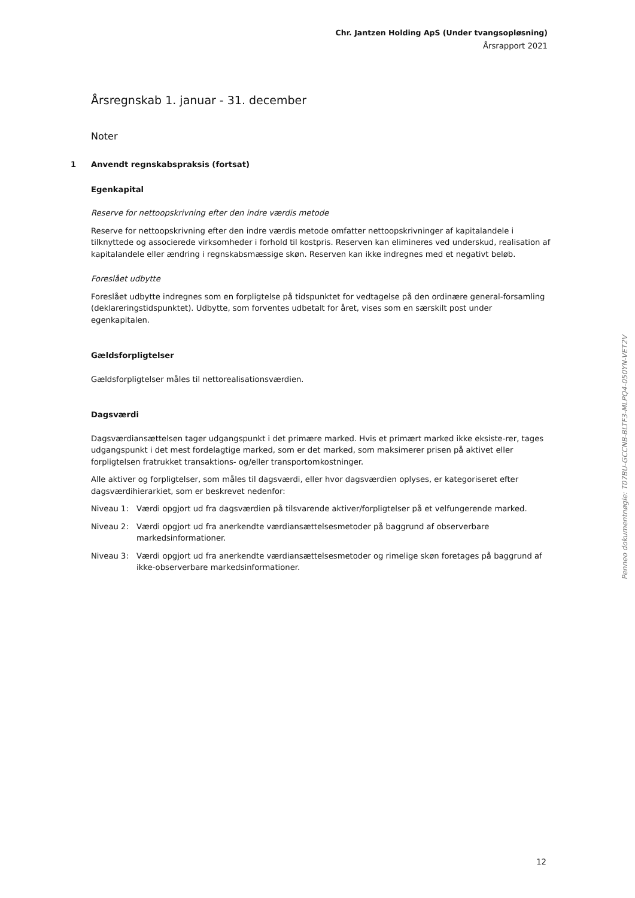Chr. Jantzen Holding ApS (Under tvangsopløsning)
Årsrapport 2021
Årsregnskab 1. januar - 31. december
Noter
1 Anvendt regnskabspraksis (fortsat)
Egenkapital
Reserve for nettoopskrivning efter den indre værdis metode
Reserve for nettoopskrivning efter den indre værdis metode omfatter nettoopskrivninger af kapitalandele i tilknyttede og associerede virksomheder i forhold til kostpris. Reserven kan elimineres ved underskud, realisation af kapitalandele eller ændring i regnskabsmæssige skøn. Reserven kan ikke indregnes med et negativt beløb.
Foreslået udbytte
Foreslået udbytte indregnes som en forpligtelse på tidspunktet for vedtagelse på den ordinære general-forsamling (deklareringstidspunktet). Udbytte, som forventes udbetalt for året, vises som en særskilt post under egenkapitalen.
Gældsforpligtelser
Gældsforpligtelser måles til nettorealisationsværdien.
Dagsværdi
Dagsværdiansættelsen tager udgangspunkt i det primære marked. Hvis et primært marked ikke eksiste-rer, tages udgangspunkt i det mest fordelagtige marked, som er det marked, som maksimerer prisen på aktivet eller forpligtelsen fratrukket transaktions- og/eller transportomkostninger.
Alle aktiver og forpligtelser, som måles til dagsværdi, eller hvor dagsværdien oplyses, er kategoriseret efter dagsværdihierarkiet, som er beskrevet nedenfor:
Niveau 1: Værdi opgjort ud fra dagsværdien på tilsvarende aktiver/forpligtelser på et velfungerende marked.
Niveau 2: Værdi opgjort ud fra anerkendte værdiansættelsesmetoder på baggrund af observerbare markedsinformationer.
Niveau 3: Værdi opgjort ud fra anerkendte værdiansættelsesmetoder og rimelige skøn foretages på baggrund af ikke-observerbare markedsinformationer.
Penneo dokumentnøgle: T07BU-GCCNB-BLTF3-MLPQ4-050YN-VET2V
12